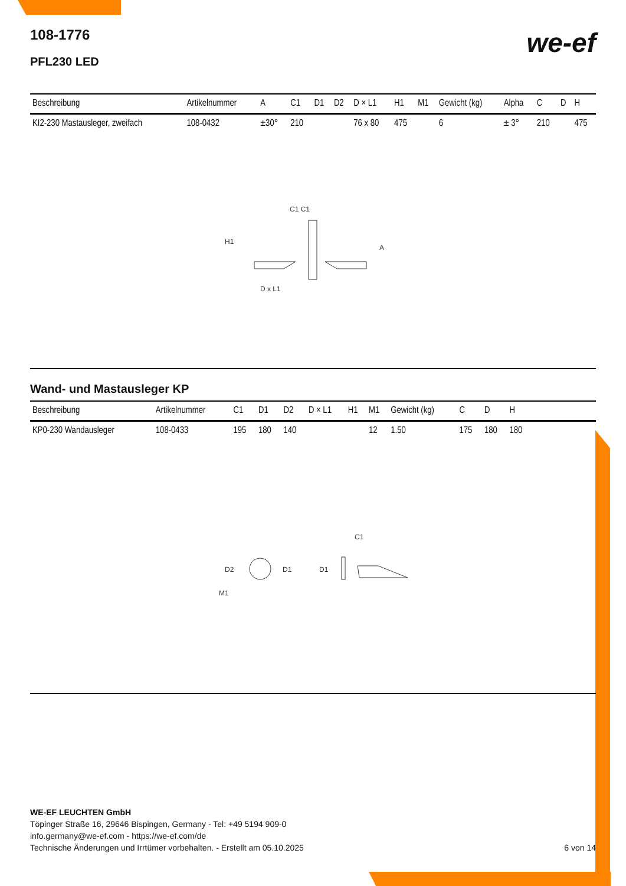we-ef
108-1776
PFL230 LED
| Beschreibung | Artikelnummer | A | C1 | D1 | D2 | D × L1 | H1 | M1 | Gewicht (kg) | Alpha | C | D | H |
| --- | --- | --- | --- | --- | --- | --- | --- | --- | --- | --- | --- | --- | --- |
| KI2-230 Mastausleger, zweifach | 108-0432 | ±30° | 210 | | | 76 x 80 | 475 | | 6 | ± 3° | 210 | | 475 |
C1 C1
H1
A
D x L1
Wand- und Mastausleger KP
| Beschreibung | Artikelnummer | C1 | D1 | D2 | D × L1 | H1 | M1 | Gewicht (kg) | C | D | H | |
| --- | --- | --- | --- | --- | --- | --- | --- | --- | --- | --- | --- | --- |
| KP0-230 Wandausleger | 108-0433 | 195 | 180 | 140 | | | 12 | 1.50 | 175 | 180 | 180 | |
C1
D2
D1
D1
M1
WE-EF LEUCHTEN GmbH
Töpinger Straße 16, 29646 Bispingen, Germany - Tel: +49 5194 909-0
info.germany@we-ef.com - https://we-ef.com/de
Technische Änderungen und Irrtümer vorbehalten. - Erstellt am 05.10.2025 6 von 14